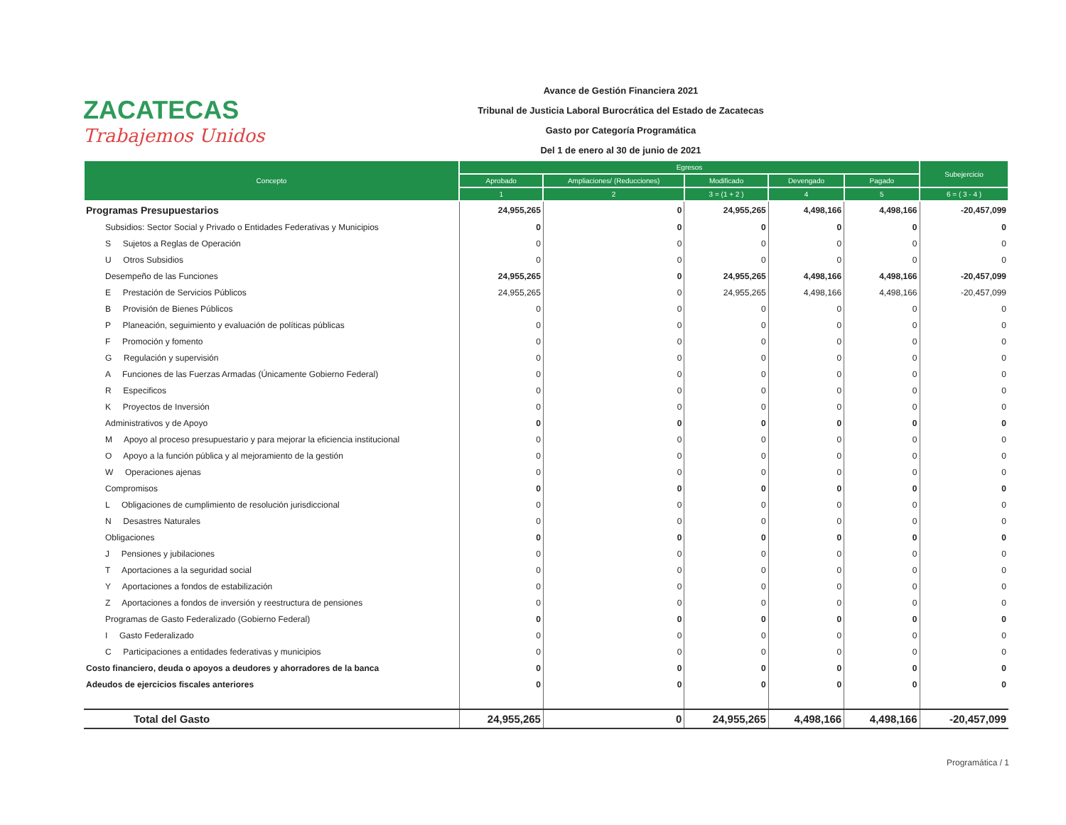ZACATECAS
Trabajemos Unidos
Avance de Gestión Financiera 2021
Tribunal de Justicia Laboral Burocrática del Estado de Zacatecas
Gasto por Categoría Programática
Del 1 de enero al 30 de junio de 2021
| Concepto | Egresos | | | | | Subejercicio |
| --- | --- | --- | --- | --- | --- | --- |
| | Aprobado | Ampliaciones/ (Reducciones) | Modificado | Devengado | Pagado | |
| | 1 | 2 | 3 = (1 + 2 ) | 4 | 5 | 6 = ( 3 - 4 ) |
| Programas Presupuestarios | 24,955,265 | 0 | 24,955,265 | 4,498,166 | 4,498,166 | -20,457,099 |
| Subsidios: Sector Social y Privado o Entidades Federativas y Municipios | 0 | 0 | 0 | 0 | 0 | 0 |
| S Sujetos a Reglas de Operación | 0 | 0 | 0 | 0 | 0 | 0 |
| U Otros Subsidios | 0 | 0 | 0 | 0 | 0 | 0 |
| Desempeño de las Funciones | 24,955,265 | 0 | 24,955,265 | 4,498,166 | 4,498,166 | -20,457,099 |
| E Prestación de Servicios Públicos | 24,955,265 | 0 | 24,955,265 | 4,498,166 | 4,498,166 | -20,457,099 |
| B Provisión de Bienes Públicos | 0 | 0 | 0 | 0 | 0 | 0 |
| P Planeación, seguimiento y evaluación de políticas públicas | 0 | 0 | 0 | 0 | 0 | 0 |
| F Promoción y fomento | 0 | 0 | 0 | 0 | 0 | 0 |
| G Regulación y supervisión | 0 | 0 | 0 | 0 | 0 | 0 |
| A Funciones de las Fuerzas Armadas (Únicamente Gobierno Federal) | 0 | 0 | 0 | 0 | 0 | 0 |
| R Especificos | 0 | 0 | 0 | 0 | 0 | 0 |
| K Proyectos de Inversión | 0 | 0 | 0 | 0 | 0 | 0 |
| Administrativos y de Apoyo | 0 | 0 | 0 | 0 | 0 | 0 |
| M Apoyo al proceso presupuestario y para mejorar la eficiencia institucional | 0 | 0 | 0 | 0 | 0 | 0 |
| O Apoyo a la función pública y al mejoramiento de la gestión | 0 | 0 | 0 | 0 | 0 | 0 |
| W Operaciones ajenas | 0 | 0 | 0 | 0 | 0 | 0 |
| Compromisos | 0 | 0 | 0 | 0 | 0 | 0 |
| L Obligaciones de cumplimiento de resolución jurisdiccional | 0 | 0 | 0 | 0 | 0 | 0 |
| N Desastres Naturales | 0 | 0 | 0 | 0 | 0 | 0 |
| Obligaciones | 0 | 0 | 0 | 0 | 0 | 0 |
| J Pensiones y jubilaciones | 0 | 0 | 0 | 0 | 0 | 0 |
| T Aportaciones a la seguridad social | 0 | 0 | 0 | 0 | 0 | 0 |
| Y Aportaciones a fondos de estabilización | 0 | 0 | 0 | 0 | 0 | 0 |
| Z Aportaciones a fondos de inversión y reestructura de pensiones | 0 | 0 | 0 | 0 | 0 | 0 |
| Programas de Gasto Federalizado (Gobierno Federal) | 0 | 0 | 0 | 0 | 0 | 0 |
| I Gasto Federalizado | 0 | 0 | 0 | 0 | 0 | 0 |
| C Participaciones a entidades federativas y municipios | 0 | 0 | 0 | 0 | 0 | 0 |
| Costo financiero, deuda o apoyos a deudores y ahorradores de la banca | 0 | 0 | 0 | 0 | 0 | 0 |
| Adeudos de ejercicios fiscales anteriores | 0 | 0 | 0 | 0 | 0 | 0 |
| Total del Gasto | 24,955,265 | 0 | 24,955,265 | 4,498,166 | 4,498,166 | -20,457,099 |
Programática / 1